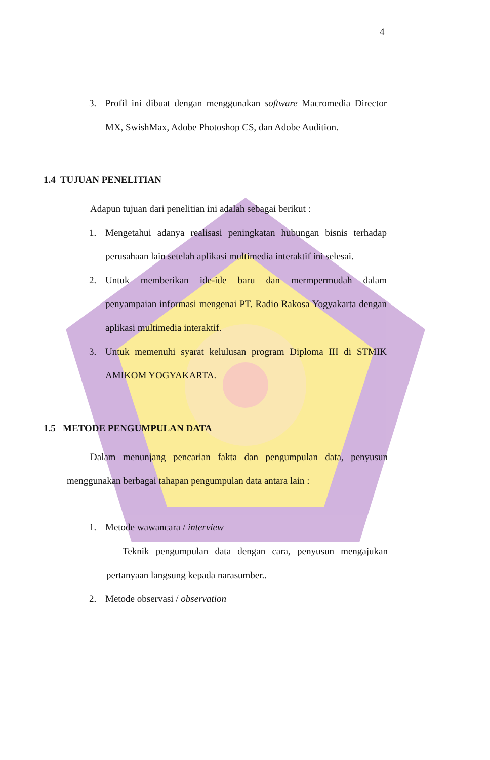4
3. Profil ini dibuat dengan menggunakan software Macromedia Director MX, SwishMax, Adobe Photoshop CS, dan Adobe Audition.
1.4 TUJUAN PENELITIAN
Adapun tujuan dari penelitian ini adalah sebagai berikut :
1. Mengetahui adanya realisasi peningkatan hubungan bisnis terhadap perusahaan lain setelah aplikasi multimedia interaktif ini selesai.
2. Untuk memberikan ide-ide baru dan mermpermudah dalam penyampaian informasi mengenai PT. Radio Rakosa Yogyakarta dengan aplikasi multimedia interaktif.
3. Untuk memenuhi syarat kelulusan program Diploma III di STMIK AMIKOM YOGYAKARTA.
1.5 METODE PENGUMPULAN DATA
Dalam menunjang pencarian fakta dan pengumpulan data, penyusun menggunakan berbagai tahapan pengumpulan data antara lain :
1. Metode wawancara / interview
Teknik pengumpulan data dengan cara, penyusun mengajukan pertanyaan langsung kepada narasumber..
2. Metode observasi / observation